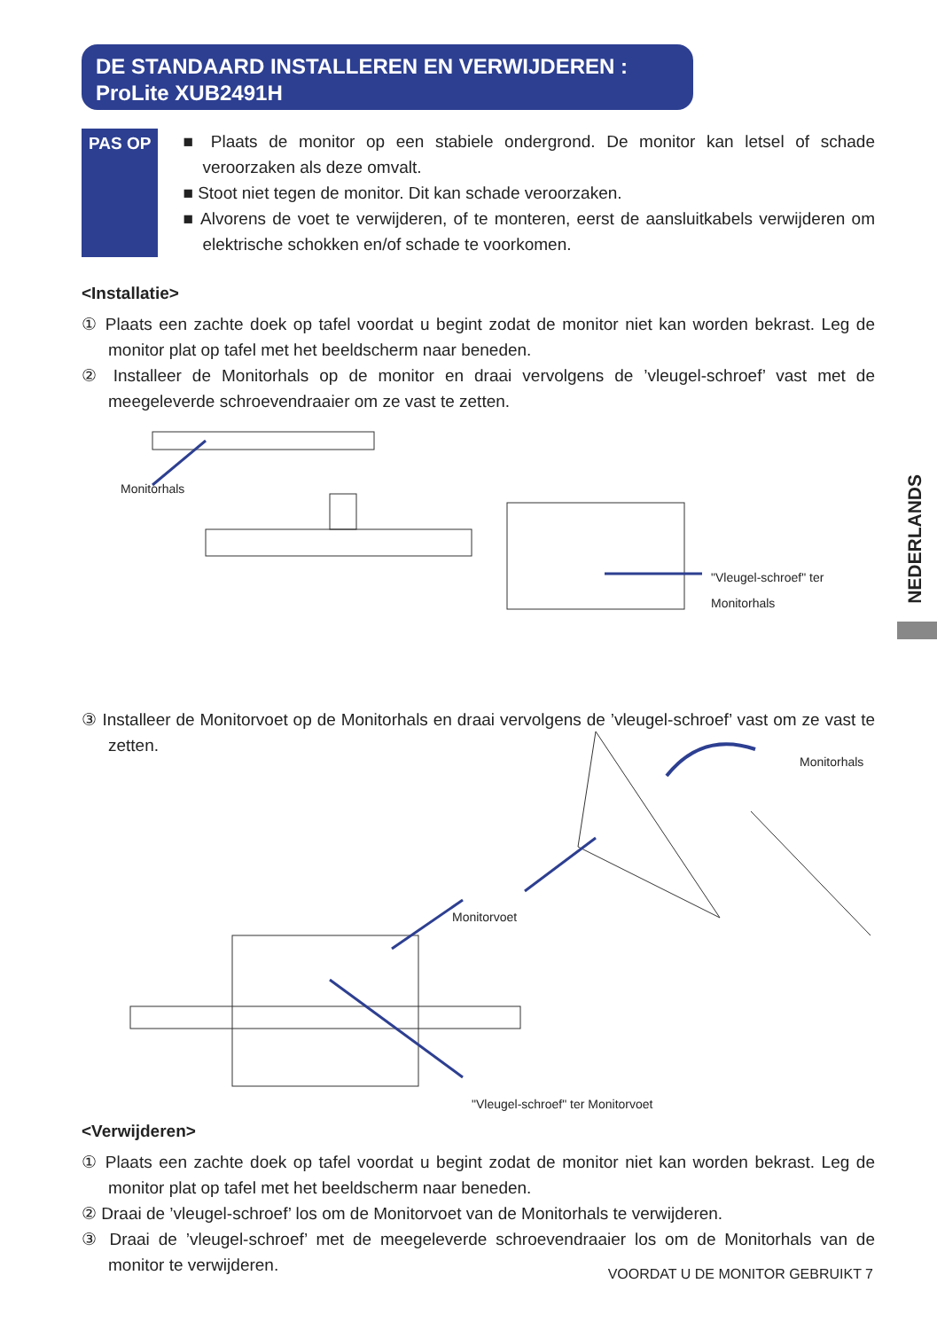DE STANDAARD INSTALLEREN EN VERWIJDEREN :
ProLite XUB2491H
PAS OP ■ Plaats de monitor op een stabiele ondergrond. De monitor kan letsel of schade veroorzaken als deze omvalt.
■ Stoot niet tegen de monitor. Dit kan schade veroorzaken.
■ Alvorens de voet te verwijderen, of te monteren, eerst de aansluitkabels verwijderen om elektrische schokken en/of schade te voorkomen.
<Installatie>
① Plaats een zachte doek op tafel voordat u begint zodat de monitor niet kan worden bekrast. Leg de monitor plat op tafel met het beeldscherm naar beneden.
② Installeer de Monitorhals op de monitor en draai vervolgens de ’vleugel-schroef’ vast met de meegeleverde schroevendraaier om ze vast te zetten.
Monitorhals
"Vleugel-schroef" ter Monitorhals
③ Installeer de Monitorvoet op de Monitorhals en draai vervolgens de ’vleugel-schroef’ vast om ze vast te zetten.
Monitorhals
Monitorvoet
"Vleugel-schroef" ter Monitorvoet
<Verwijderen>
① Plaats een zachte doek op tafel voordat u begint zodat de monitor niet kan worden bekrast. Leg de monitor plat op tafel met het beeldscherm naar beneden.
② Draai de ’vleugel-schroef’ los om de Monitorvoet van de Monitorhals te verwijderen.
③ Draai de ’vleugel-schroef’ met de meegeleverde schroevendraaier los om de Monitorhals van de monitor te verwijderen.
NEDERLANDS
VOORDAT U DE MONITOR GEBRUIKT 7